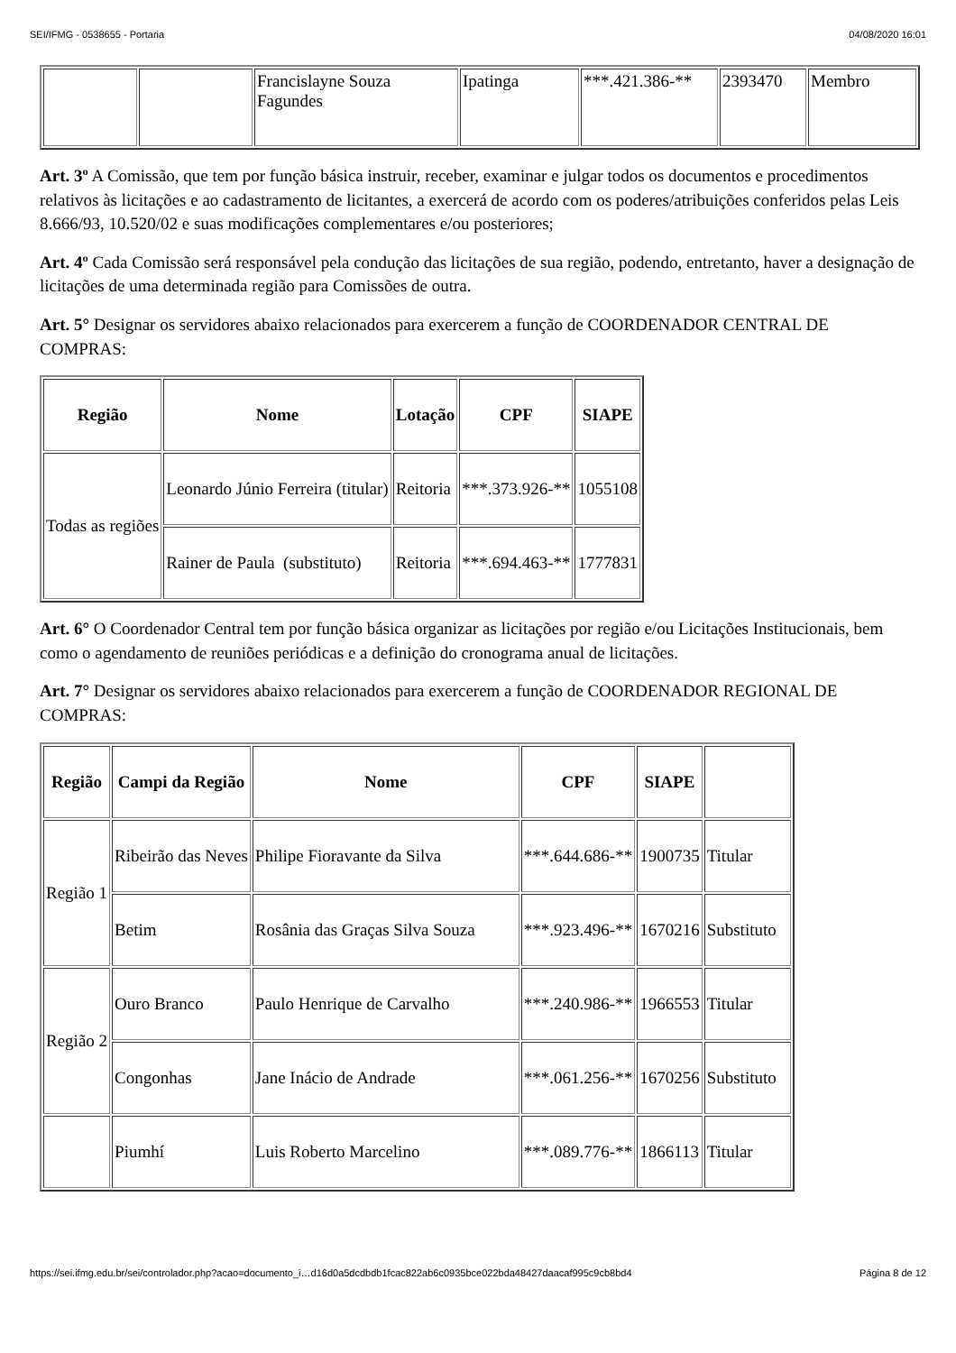SEI/IFMG - 0538655 - Portaria 04/08/2020 16:01
| | | Francislayne Souza Fagundes | Ipatinga | ***.421.386-** | 2393470 | Membro |
Art. 3º A Comissão, que tem por função básica instruir, receber, examinar e julgar todos os documentos e procedimentos relativos às licitações e ao cadastramento de licitantes, a exercerá de acordo com os poderes/atribuições conferidos pelas Leis 8.666/93, 10.520/02 e suas modificações complementares e/ou posteriores;
Art. 4º Cada Comissão será responsável pela condução das licitações de sua região, podendo, entretanto, haver a designação de licitações de uma determinada região para Comissões de outra.
Art. 5° Designar os servidores abaixo relacionados para exercerem a função de COORDENADOR CENTRAL DE COMPRAS:
| Região | Nome | Lotação | CPF | SIAPE |
| --- | --- | --- | --- | --- |
| Todas as regiões | Leonardo Júnio Ferreira (titular) | Reitoria | ***.373.926-** | 1055108 |
| | Rainer de Paula (substituto) | Reitoria | ***.694.463-** | 1777831 |
Art. 6° O Coordenador Central tem por função básica organizar as licitações por região e/ou Licitações Institucionais, bem como o agendamento de reuniões periódicas e a definição do cronograma anual de licitações.
Art. 7° Designar os servidores abaixo relacionados para exercerem a função de COORDENADOR REGIONAL DE COMPRAS:
| Região | Campi da Região | Nome | CPF | SIAPE | |
| --- | --- | --- | --- | --- | --- |
| Região 1 | Ribeirão das Neves | Philipe Fioravante da Silva | ***.644.686-** | 1900735 | Titular |
| | Betim | Rosânia das Graças Silva Souza | ***.923.496-** | 1670216 | Substituto |
| Região 2 | Ouro Branco | Paulo Henrique de Carvalho | ***.240.986-** | 1966553 | Titular |
| | Congonhas | Jane Inácio de Andrade | ***.061.256-** | 1670256 | Substituto |
| | Piumhí | Luis Roberto Marcelino | ***.089.776-** | 1866113 | Titular |
https://sei.ifmg.edu.br/sei/controlador.php?acao=documento_i…d16d0a5dcdbdb1fcac822ab6c0935bce022bda48427daacaf995c9cb8bd4 Página 8 de 12